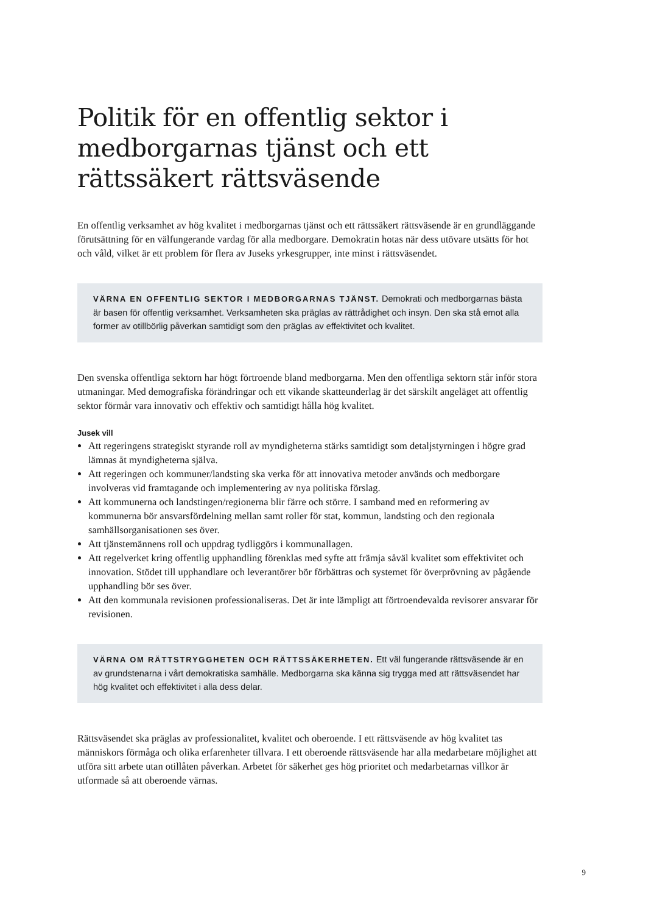Politik för en offentlig sektor i medborgarnas tjänst och ett rättssäkert rättsväsende
En offentlig verksamhet av hög kvalitet i medborgarnas tjänst och ett rättssäkert rättsväsende är en grundläggande förutsättning för en välfungerande vardag för alla medborgare. Demokratin hotas när dess utövare utsätts för hot och våld, vilket är ett problem för flera av Juseks yrkesgrupper, inte minst i rättsväsendet.
VÄRNA EN OFFENTLIG SEKTOR I MEDBORGARNAS TJÄNST. Demokrati och medborgarnas bästa är basen för offentlig verksamhet. Verksamheten ska präglas av rättrådighet och insyn. Den ska stå emot alla former av otillbörlig påverkan samtidigt som den präglas av effektivitet och kvalitet.
Den svenska offentliga sektorn har högt förtroende bland medborgarna. Men den offentliga sektorn står inför stora utmaningar. Med demografiska förändringar och ett vikande skatteunderlag är det särskilt angeläget att offentlig sektor förmår vara innovativ och effektiv och samtidigt hålla hög kvalitet.
Jusek vill
Att regeringens strategiskt styrande roll av myndigheterna stärks samtidigt som detaljstyrningen i högre grad lämnas åt myndigheterna själva.
Att regeringen och kommuner/landsting ska verka för att innovativa metoder används och medborgare involveras vid framtagande och implementering av nya politiska förslag.
Att kommunerna och landstingen/regionerna blir färre och större. I samband med en reformering av kommunerna bör ansvarsfördelning mellan samt roller för stat, kommun, landsting och den regionala samhällsorganisationen ses över.
Att tjänstemännens roll och uppdrag tydliggörs i kommunallagen.
Att regelverket kring offentlig upphandling förenklas med syfte att främja såväl kvalitet som effektivitet och innovation. Stödet till upphandlare och leverantörer bör förbättras och systemet för överprövning av pågående upphandling bör ses över.
Att den kommunala revisionen professionaliseras. Det är inte lämpligt att förtroendevalda revisorer ansvarar för revisionen.
VÄRNA OM RÄTTSTRYGGHETEN OCH RÄTTSSÄKERHETEN. Ett väl fungerande rätts­väsende är en av grundstenarna i vårt demokratiska samhälle. Medborgarna ska känna sig trygga med att rättsväsendet har hög kvalitet och effektivitet i alla dess delar.
Rättsväsendet ska präglas av professionalitet, kvalitet och oberoende. I ett rättsväsende av hög kvalitet tas människors förmåga och olika erfarenheter tillvara. I ett oberoende rättsväsende har alla medarbetare möjlighet att utföra sitt arbete utan otillåten påverkan. Arbetet för säkerhet ges hög prioritet och medarbetarnas villkor är utformade så att oberoende värnas.
9